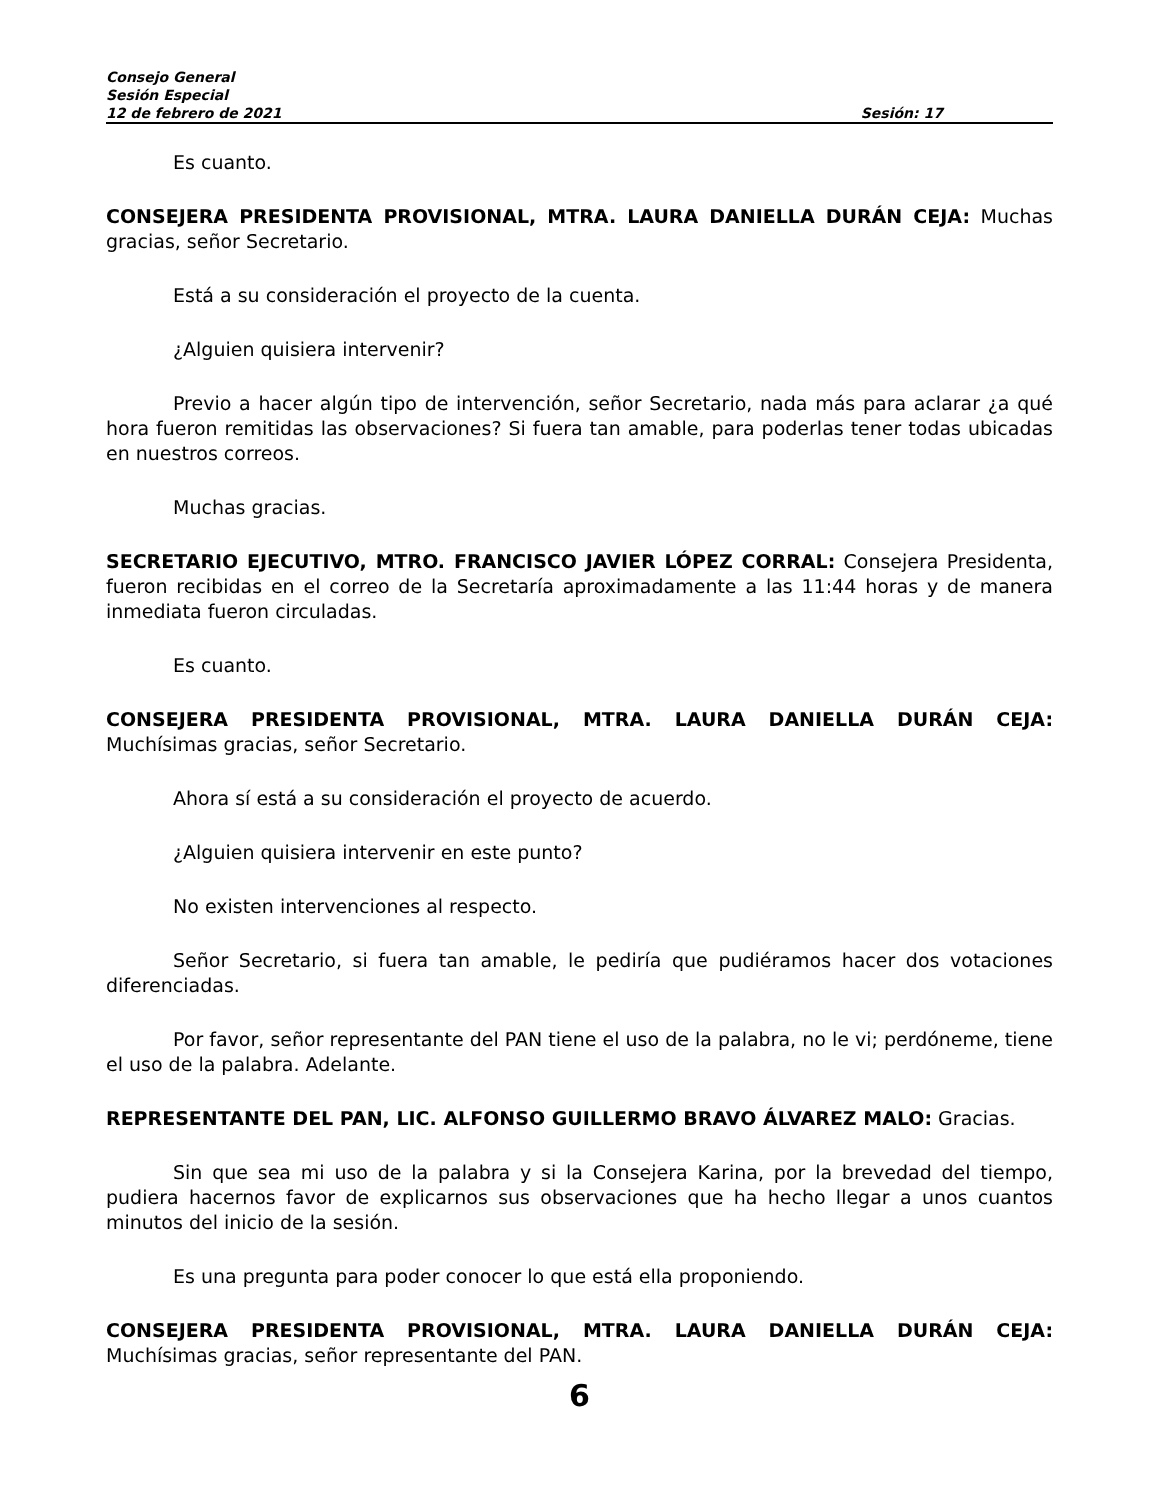Consejo General
Sesión Especial
12 de febrero de 2021 Sesión: 17
Es cuanto.
CONSEJERA PRESIDENTA PROVISIONAL, MTRA. LAURA DANIELLA DURÁN CEJA: Muchas gracias, señor Secretario.
Está a su consideración el proyecto de la cuenta.
¿Alguien quisiera intervenir?
Previo a hacer algún tipo de intervención, señor Secretario, nada más para aclarar ¿a qué hora fueron remitidas las observaciones? Si fuera tan amable, para poderlas tener todas ubicadas en nuestros correos.
Muchas gracias.
SECRETARIO EJECUTIVO, MTRO. FRANCISCO JAVIER LÓPEZ CORRAL: Consejera Presidenta, fueron recibidas en el correo de la Secretaría aproximadamente a las 11:44 horas y de manera inmediata fueron circuladas.
Es cuanto.
CONSEJERA PRESIDENTA PROVISIONAL, MTRA. LAURA DANIELLA DURÁN CEJA: Muchísimas gracias, señor Secretario.
Ahora sí está a su consideración el proyecto de acuerdo.
¿Alguien quisiera intervenir en este punto?
No existen intervenciones al respecto.
Señor Secretario, si fuera tan amable, le pediría que pudiéramos hacer dos votaciones diferenciadas.
Por favor, señor representante del PAN tiene el uso de la palabra, no le vi; perdóneme, tiene el uso de la palabra. Adelante.
REPRESENTANTE DEL PAN, LIC. ALFONSO GUILLERMO BRAVO ÁLVAREZ MALO: Gracias.
Sin que sea mi uso de la palabra y si la Consejera Karina, por la brevedad del tiempo, pudiera hacernos favor de explicarnos sus observaciones que ha hecho llegar a unos cuantos minutos del inicio de la sesión.
Es una pregunta para poder conocer lo que está ella proponiendo.
CONSEJERA PRESIDENTA PROVISIONAL, MTRA. LAURA DANIELLA DURÁN CEJA: Muchísimas gracias, señor representante del PAN.
6